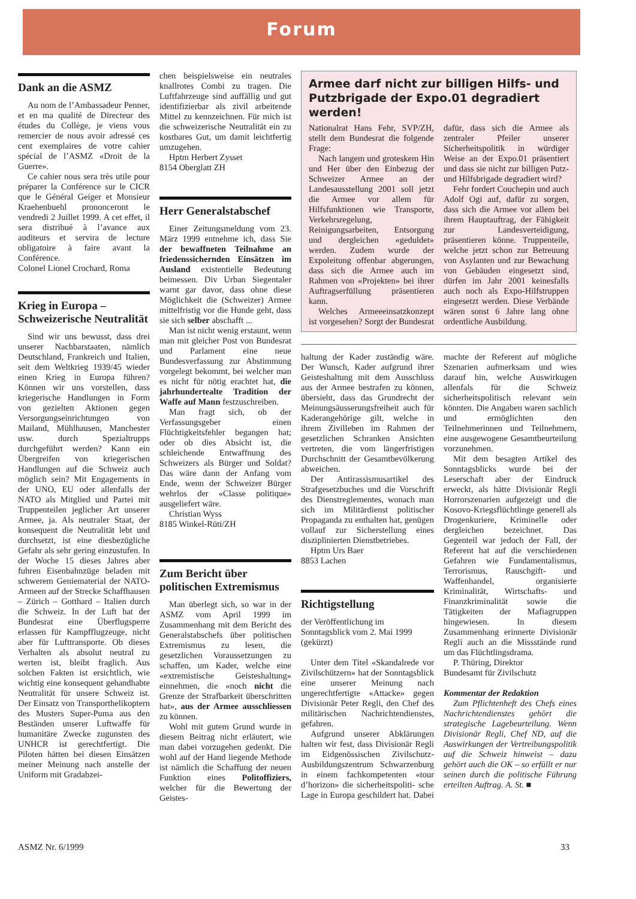Forum
Dank an die ASMZ
Au nom de l’Ambassadeur Penner, et en ma qualité de Directeur des études du Collège, je viens vous remercier de nous avoir adressé ces cent exemplaires de votre cahier spécial de l’ASMZ «Droit de la Guerre».
Ce cahier nous sera très utile pour préparer la Conférence sur le CICR que le Général Geiger et Monsieur Kraehenbuehl prononceront le vendredi 2 Juillet 1999. A cet effet, il sera distribué à l’avance aux auditeurs et servira de lecture obligatoire à faire avant la Conférence.
Colonel Lionel Crochard, Roma
Krieg in Europa – Schweizerische Neutralität
Sind wir uns bewusst, dass drei unserer Nachbarstaaten, nämlich Deutschland, Frankreich und Italien, seit dem Weltkrieg 1939/45 wieder einen Krieg in Europa führen? Können wir uns vorstellen, dass kriegerische Handlungen in Form von gezielten Aktionen gegen Versorgungseinrichtungen von Mailand, Mühlhausen, Manchester usw. durch Spezialtrupps durchgeführt werden? Kann ein Übergreifen von kriegerischen Handlungen auf die Schweiz auch möglich sein? Mit Engagements in der UNO, EU oder allenfalls der NATO als Mitglied und Partei mit Truppenteilen jeglicher Art unserer Armee, ja. Als neutraler Staat, der konsequent die Neutralität lebt und durchsetzt, ist eine diesbezügliche Gefahr als sehr gering einzustufen. In der Woche 15 dieses Jahres aber fuhren Eisenbahnzüge beladen mit schwerem Geniematerial der NATO-Armeen auf der Strecke Schaffhausen – Zürich – Gotthard – Italien durch die Schweiz. In der Luft hat der Bundesrat eine Überflugsperre erlassen für Kampfflugzeuge, nicht aber für Lufttransporte. Ob dieses Verhalten als absolut neutral zu werten ist, bleibt fraglich. Aus solchen Fakten ist ersichtlich, wie wichtig eine konsequent gehandhabte Neutralität für unsere Schweiz ist. Der Einsatz von Transporthelikoptern des Musters Super-Puma aus den Beständen unserer Luftwaffe für humanitäre Zwecke zugunsten des UNHCR ist gerechtfertigt. Die Piloten hätten bei diesen Einsätzen meiner Meinung nach anstelle der Uniform mit Gradabzei-
chen beispielsweise ein neutrales knallrotes Combi zu tragen. Die Luftfahrzeuge sind auffällig und gut identifizierbar als zivil arbeitende Mittel zu kennzeichnen. Für mich ist die schweizerische Neutralität ein zu kostbares Gut, um damit leichtfertig umzugehen.
Hptm Herbert Zysset
8154 Oberglatt ZH
Herr Generalstabschef
Einer Zeitungsmeldung vom 23. März 1999 entnehme ich, dass Sie der bewaffneten Teilnahme an friedenssichernden Einsätzen im Ausland existentielle Bedeutung beimessen. Div Urban Siegentaler warnt gar davor, dass ohne diese Möglichkeit die (Schweizer) Armee mittelfristig vor die Hunde geht, dass sie sich selber abschafft ...
Man ist nicht wenig erstaunt, wenn man mit gleicher Post von Bundesrat und Parlament eine neue Bundesverfassung zur Abstimmung vorgelegt bekommt, bei welcher man es nicht für nötig erachtet hat, die jahrhundertealte Tradition der Waffe auf Mann festzuschreiben.
Man fragt sich, ob der Verfassungsgeber einen Flüchtigkeitsfehler begangen hat; oder ob dies Absicht ist, die schleichende Entwaffnung des Schweizers als Bürger und Soldat? Das wäre dann der Anfang vom Ende, wenn der Schweizer Bürger wehrlos der «Classe politique» ausgeliefert wäre.
Christian Wyss
8185 Winkel-Rüti/ZH
Zum Bericht über politischen Extremismus
Man überlegt sich, so war in der ASMZ vom April 1999 im Zusammenhang mit dem Bericht des Generalstabschefs über politischen Extremismus zu lesen, die gesetzlichen Voraussetzungen zu schaffen, um Kader, welche eine «extremistische Geisteshaltung» einnehmen, die «noch nicht die Grenze der Strafbarkeit überschritten hat», aus der Armee ausschliessen zu können.
Wohl mit gutem Grund wurde in diesem Beitrag nicht erläutert, wie man dabei vorzugehen gedenkt. Die wohl auf der Hand liegende Methode ist nämlich die Schaffung der neuen Funktion eines Politoffiziers, welcher für die Bewertung der Geistes-
Armee darf nicht zur billigen Hilfs- und Putzbrigade der Expo.01 degradiert werden!
Nationalrat Hans Fehr, SVP/ZH, stellt dem Bundesrat die folgende Frage:
Nach langem und groteskem Hin und Her über den Einbezug der Schweizer Armee an der Landesausstellung 2001 soll jetzt die Armee vor allem für Hilfsfunktionen wie Transporte, Verkehrsregelung, Reinigungsarbeiten, Entsorgung und dergleichen «geduldet» werden. Zudem wurde der Expoleitung offenbar abgerungen, dass sich die Armee auch im Rahmen von «Projekten» bei ihrer Auftragserfüllung präsentieren kann.
Welches Armeeeinsatzkonzept ist vorgesehen? Sorgt der Bundesrat dafür, dass sich die Armee als zentraler Pfeiler unserer Sicherheitspolitik in würdiger Weise an der Expo.01 präsentiert und dass sie nicht zur billigen Putz- und Hilfsbrigade degradiert wird?
Fehr fordert Couchepin und auch Adolf Ogi auf, dafür zu sorgen, dass sich die Armee vor allem bei ihrem Hauptauftrag, der Fähigkeit zur Landesverteidigung, präsentieren könne. Truppenteile, welche jetzt schon zur Betreuung von Asylanten und zur Bewachung von Gebäuden eingesetzt sind, dürfen im Jahr 2001 keinesfalls auch noch als Expo-Hilfstruppen eingesetzt werden. Diese Verbände wären sonst 6 Jahre lang ohne ordentliche Ausbildung.
haltung der Kader zuständig wäre. Der Wunsch, Kader aufgrund ihrer Geisteshaltung mit dem Ausschluss aus der Armee bestrafen zu können, übersieht, dass das Grundrecht der Meinungsäusserungsfreiheit auch für Kaderangehörige gilt, welche in ihrem Zivilleben im Rahmen der gesetzlichen Schranken Ansichten vertreten, die vom längerfristigen Durchschnitt der Gesamtbevölkerung abweichen.
Der Antirassismusartikel des Strafgesetzbuches und die Vorschrift des Dienstreglementes, wonach man sich im Militärdienst politischer Propaganda zu enthalten hat, genügen vollauf zur Sicherstellung eines disziplinierten Dienstbetriebes.
Hptm Urs Baer
8853 Lachen
Richtigstellung
der Veröffentlichung im Sonntagsblick vom 2. Mai 1999 (gekürzt)
Unter dem Titel «Skandalrede vor Zivilschützern» hat der Sonntagsblick eine unserer Meinung nach ungerechtfertigte «Attacke» gegen Divisionär Peter Regli, den Chef des militärischen Nachrichtendienstes, gefahren.
Aufgrund unserer Abklärungen halten wir fest, dass Divisionär Regli im Eidgenössischen Zivilschutz-Ausbildungszentrum Schwarzenburg in einem fachkompetenten «tour d’horizon» die sicherheitspoliti- sche Lage in Europa geschildert hat. Dabei machte der Referent auf mögliche Szenarien aufmerksam und wies darauf hin, welche Auswirkugen allenfals für die Schweiz sicherheitspolitisch relevant sein könnten. Die Angaben waren sachlich und ermöglichten den Teilnehmerinnen und Teilnehmern, eine ausgewogene Gesamtbeurteilung vorzunehmen.
Mit dem besagten Artikel des Sonntagsblicks wurde bei der Leserschaft aber der Eindruck erweckt, als hätte Divisionär Regli Horrorszenarien aufgezeigt und die Kosovo-Kriegsflüchtlinge generell als Drogenkuriere, Kriminelle oder dergleichen bezeichnet. Das Gegenteil war jedoch der Fall, der Referent hat auf die verschiedenen Gefahren wie Fundamentalismus, Terrorismus, Rauschgift- und Waffenhandel, organisierte Kriminalität, Wirtschafts- und Finanzkriminalität sowie die Tätigkeiten der Mafiagruppen hingewiesen. In diesem Zusammenhang erinnerte Divisionär Regli auch an die Missstände rund um das Flüchtlingsdrama.
P. Thüring, Direktor
Bundesamt für Zivilschutz
Kommentar der Redaktion
Zum Pflichtenheft des Chefs eines Nachrichtendienstes gehört die strategische Lagebeurteilung. Wenn Divisionär Regli, Chef ND, auf die Auswirkungen der Vertreibungspolitik auf die Schweiz hinweist – dazu gehört auch die OK – so erfüllt er nur seinen durch die politische Führung erteilten Auftrag. A. St. ■
ASMZ Nr. 6/1999 33